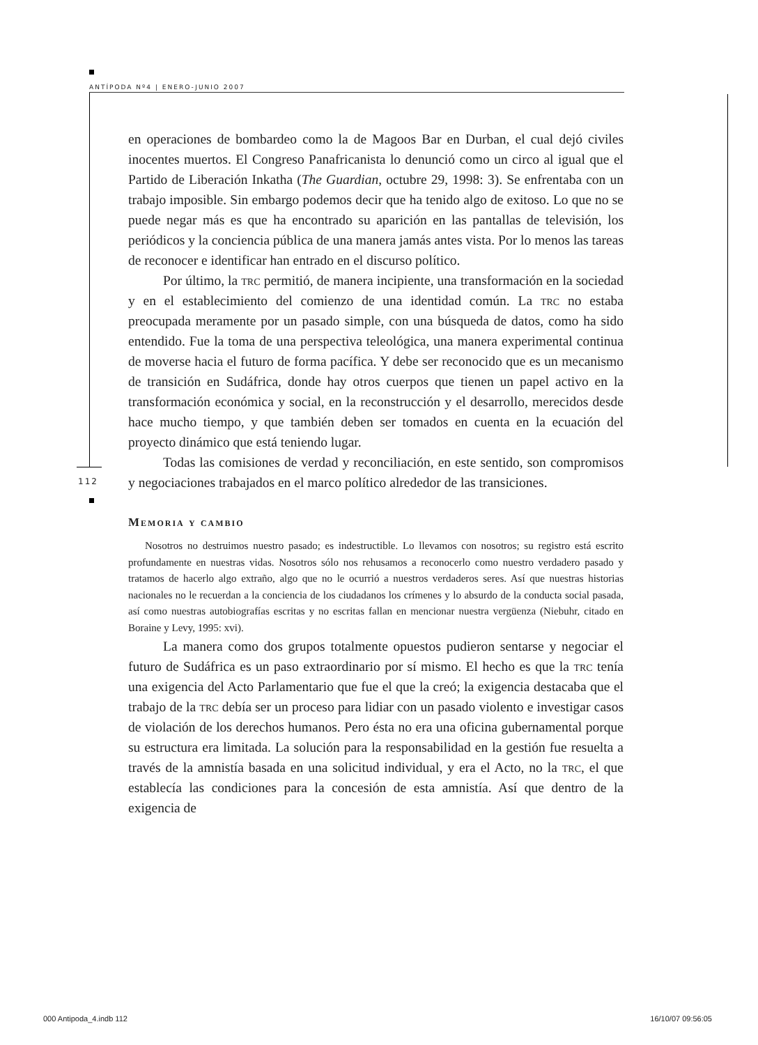ANTÍPODA Nº4 | ENERO-JUNIO 2007
en operaciones de bombardeo como la de Magoos Bar en Durban, el cual dejó civiles inocentes muertos. El Congreso Panafricanista lo denunció como un circo al igual que el Partido de Liberación Inkatha (The Guardian, octubre 29, 1998: 3). Se enfrentaba con un trabajo imposible. Sin embargo podemos decir que ha tenido algo de exitoso. Lo que no se puede negar más es que ha encontrado su aparición en las pantallas de televisión, los periódicos y la conciencia pública de una manera jamás antes vista. Por lo menos las tareas de reconocer e identificar han entrado en el discurso político.
Por último, la trc permitió, de manera incipiente, una transformación en la sociedad y en el establecimiento del comienzo de una identidad común. La trc no estaba preocupada meramente por un pasado simple, con una búsqueda de datos, como ha sido entendido. Fue la toma de una perspectiva teleológica, una manera experimental continua de moverse hacia el futuro de forma pacífica. Y debe ser reconocido que es un mecanismo de transición en Sudáfrica, donde hay otros cuerpos que tienen un papel activo en la transformación económica y social, en la reconstrucción y el desarrollo, merecidos desde hace mucho tiempo, y que también deben ser tomados en cuenta en la ecuación del proyecto dinámico que está teniendo lugar.
Todas las comisiones de verdad y reconciliación, en este sentido, son compromisos y negociaciones trabajados en el marco político alrededor de las transiciones.
Memoria y cambio
Nosotros no destruimos nuestro pasado; es indestructible. Lo llevamos con nosotros; su registro está escrito profundamente en nuestras vidas. Nosotros sólo nos rehusamos a reconocerlo como nuestro verdadero pasado y tratamos de hacerlo algo extraño, algo que no le ocurrió a nuestros verdaderos seres. Así que nuestras historias nacionales no le recuerdan a la conciencia de los ciudadanos los crímenes y lo absurdo de la conducta social pasada, así como nuestras autobiografías escritas y no escritas fallan en mencionar nuestra vergüenza (Niebuhr, citado en Boraine y Levy, 1995: xvi).
La manera como dos grupos totalmente opuestos pudieron sentarse y negociar el futuro de Sudáfrica es un paso extraordinario por sí mismo. El hecho es que la trc tenía una exigencia del Acto Parlamentario que fue el que la creó; la exigencia destacaba que el trabajo de la trc debía ser un proceso para lidiar con un pasado violento e investigar casos de violación de los derechos humanos. Pero ésta no era una oficina gubernamental porque su estructura era limitada. La solución para la responsabilidad en la gestión fue resuelta a través de la amnistía basada en una solicitud individual, y era el Acto, no la trc, el que establecía las condiciones para la concesión de esta amnistía. Así que dentro de la exigencia de
112
000 Antipoda_4.indb 112 16/10/07 09:56:05